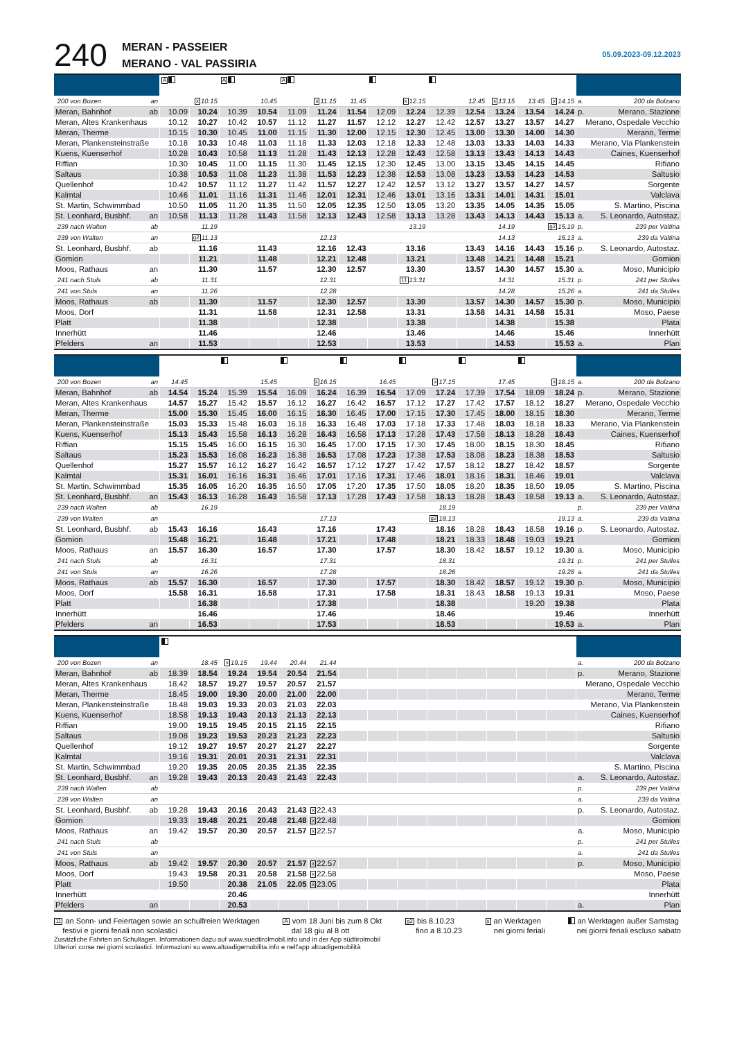240
MERAN - PASSEIER
MERANO - VAL PASSIRIA
05.09.2023-09.12.2023
| | A | | A | | A | | | | | | | | | | |
| 200 von Bozen an | | x 10.15 | | 10.45 | | x 11.15 | 11.45 | | x 12.15 | | 12.45 | x 13.15 | 13.45 | x 14.15 | a. 200 da Bolzano |
| Meran, Bahnhof ab | 10.09 | 10.24 | 10.39 | 10.54 | 11.09 | 11.24 | 11.54 | 12.09 | 12.24 | 12.39 | 12.54 | 13.24 | 13.54 | 14.24 | p. Merano, Stazione |
| Meran, Altes Krankenhaus | 10.12 | 10.27 | 10.42 | 10.57 | 11.12 | 11.27 | 11.57 | 12.12 | 12.27 | 12.42 | 12.57 | 13.27 | 13.57 | 14.27 | Merano, Ospedale Vecchio |
| Meran, Therme | 10.15 | 10.30 | 10.45 | 11.00 | 11.15 | 11.30 | 12.00 | 12.15 | 12.30 | 12.45 | 13.00 | 13.30 | 14.00 | 14.30 | Merano, Terme |
| Meran, Plankensteinstraße | 10.18 | 10.33 | 10.48 | 11.03 | 11.18 | 11.33 | 12.03 | 12.18 | 12.33 | 12.48 | 13.03 | 13.33 | 14.03 | 14.33 | Merano, Via Plankenstein |
| Kuens, Kuenserhof | 10.28 | 10.43 | 10.58 | 11.13 | 11.28 | 11.43 | 12.13 | 12.28 | 12.43 | 12.58 | 13.13 | 13.43 | 14.13 | 14.43 | Caines, Kuenserhof |
| Riffian | 10.30 | 10.45 | 11.00 | 11.15 | 11.30 | 11.45 | 12.15 | 12.30 | 12.45 | 13.00 | 13.15 | 13.45 | 14.15 | 14.45 | Rifiano |
| Saltaus | 10.38 | 10.53 | 11.08 | 11.23 | 11.38 | 11.53 | 12.23 | 12.38 | 12.53 | 13.08 | 13.23 | 13.53 | 14.23 | 14.53 | Saltusio |
| Quellenhof | 10.42 | 10.57 | 11.12 | 11.27 | 11.42 | 11.57 | 12.27 | 12.42 | 12.57 | 13.12 | 13.27 | 13.57 | 14.27 | 14.57 | Sorgente |
| Kalmtal | 10.46 | 11.01 | 11.16 | 11.31 | 11.46 | 12.01 | 12.31 | 12.46 | 13.01 | 13.16 | 13.31 | 14.01 | 14.31 | 15.01 | Valclava |
| St. Martin, Schwimmbad | 10.50 | 11.05 | 11.20 | 11.35 | 11.50 | 12.05 | 12.35 | 12.50 | 13.05 | 13.20 | 13.35 | 14.05 | 14.35 | 15.05 | S. Martino, Piscina |
| St. Leonhard, Busbhf. an | 10.58 | 11.13 | 11.28 | 11.43 | 11.58 | 12.13 | 12.43 | 12.58 | 13.13 | 13.28 | 13.43 | 14.13 | 14.43 | 15.13 | a. S. Leonardo, Autostaz. |
| 239 nach Walten ab | | 11.19 | | | | | | | 13.19 | | | 14.19 | | g2 15.19 | p. 239 per Valtina |
| 239 von Walten an | | g2 11.13 | | | | 12.13 | | | | | | 14.13 | | 15.13 | a. 239 da Valtina |
| St. Leonhard, Busbhf. ab | | 11.16 | | 11.43 | | 12.16 | 12.43 | | 13.16 | | 13.43 | 14.16 | 14.43 | 15.16 | p. S. Leonardo, Autostaz. |
| Gomion | | 11.21 | | 11.48 | | 12.21 | 12.48 | | 13.21 | | 13.48 | 14.21 | 14.48 | 15.21 | Gomion |
| Moos, Rathaus an | | 11.30 | | 11.57 | | 12.30 | 12.57 | | 13.30 | | 13.57 | 14.30 | 14.57 | 15.30 | a. Moso, Municipio |
| 241 nach Stuls ab | | 11.31 | | | | 12.31 | | | 11 13.31 | | | 14.31 | | 15.31 | p. 241 per Stulles |
| 241 von Stuls an | | 11.26 | | | | 12.28 | | | | | | 14.28 | | 15.26 | a. 241 da Stulles |
| Moos, Rathaus ab | | 11.30 | | 11.57 | | 12.30 | 12.57 | | 13.30 | | 13.57 | 14.30 | 14.57 | 15.30 | p. Moso, Municipio |
| Moos, Dorf | | 11.31 | | 11.58 | | 12.31 | 12.58 | | 13.31 | | 13.58 | 14.31 | 14.58 | 15.31 | Moso, Paese |
| Platt | | 11.38 | | | | 12.38 | | | 13.38 | | | 14.38 | | 15.38 | Plata |
| Innerhütt | | 11.46 | | | | 12.46 | | | 13.46 | | | 14.46 | | 15.46 | Innerhütt |
| Pfelders an | | 11.53 | | | | 12.53 | | | 13.53 | | | 14.53 | | 15.53 | a. Plan |
| 200 von Bozen an | 14.45 | | | 15.45 | | x 16.15 | | 16.45 | | x 17.15 | | 17.45 | | x 18.15 | a. 200 da Bolzano |
| Meran, Bahnhof ab | 14.54 | 15.24 | 15.39 | 15.54 | 16.09 | 16.24 | 16.39 | 16.54 | 17.09 | 17.24 | 17.39 | 17.54 | 18.09 | 18.24 | p. Merano, Stazione |
| Meran, Altes Krankenhaus | 14.57 | 15.27 | 15.42 | 15.57 | 16.12 | 16.27 | 16.42 | 16.57 | 17.12 | 17.27 | 17.42 | 17.57 | 18.12 | 18.27 | Merano, Ospedale Vecchio |
| Meran, Therme | 15.00 | 15.30 | 15.45 | 16.00 | 16.15 | 16.30 | 16.45 | 17.00 | 17.15 | 17.30 | 17.45 | 18.00 | 18.15 | 18.30 | Merano, Terme |
| Meran, Plankensteinstraße | 15.03 | 15.33 | 15.48 | 16.03 | 16.18 | 16.33 | 16.48 | 17.03 | 17.18 | 17.33 | 17.48 | 18.03 | 18.18 | 18.33 | Merano, Via Plankenstein |
| Kuens, Kuenserhof | 15.13 | 15.43 | 15.58 | 16.13 | 16.28 | 16.43 | 16.58 | 17.13 | 17.28 | 17.43 | 17.58 | 18.13 | 18.28 | 18.43 | Caines, Kuenserhof |
| Riffian | 15.15 | 15.45 | 16.00 | 16.15 | 16.30 | 16.45 | 17.00 | 17.15 | 17.30 | 17.45 | 18.00 | 18.15 | 18.30 | 18.45 | Rifiano |
| Saltaus | 15.23 | 15.53 | 16.08 | 16.23 | 16.38 | 16.53 | 17.08 | 17.23 | 17.38 | 17.53 | 18.08 | 18.23 | 18.38 | 18.53 | Saltusio |
| Quellenhof | 15.27 | 15.57 | 16.12 | 16.27 | 16.42 | 16.57 | 17.12 | 17.27 | 17.42 | 17.57 | 18.12 | 18.27 | 18.42 | 18.57 | Sorgente |
| Kalmtal | 15.31 | 16.01 | 16.16 | 16.31 | 16.46 | 17.01 | 17.16 | 17.31 | 17.46 | 18.01 | 18.16 | 18.31 | 18.46 | 19.01 | Valclava |
| St. Martin, Schwimmbad | 15.35 | 16.05 | 16.20 | 16.35 | 16.50 | 17.05 | 17.20 | 17.35 | 17.50 | 18.05 | 18.20 | 18.35 | 18.50 | 19.05 | S. Martino, Piscina |
| St. Leonhard, Busbhf. an | 15.43 | 16.13 | 16.28 | 16.43 | 16.58 | 17.13 | 17.28 | 17.43 | 17.58 | 18.13 | 18.28 | 18.43 | 18.58 | 19.13 | a. S. Leonardo, Autostaz. |
| 239 nach Walten ab | | 16.19 | | | | | | | | 18.19 | | | | | p. 239 per Valtina |
| 239 von Walten an | | | | | | 17.13 | | | | g2 18.13 | | | | 19.13 | a. 239 da Valtina |
| St. Leonhard, Busbhf. ab | 15.43 | 16.16 | | 16.43 | | 17.16 | | 17.43 | | 18.16 | 18.28 | 18.43 | 18.58 | 19.16 | p. S. Leonardo, Autostaz. |
| Gomion | 15.48 | 16.21 | | 16.48 | | 17.21 | | 17.48 | | 18.21 | 18.33 | 18.48 | 19.03 | 19.21 | Gomion |
| Moos, Rathaus an | 15.57 | 16.30 | | 16.57 | | 17.30 | | 17.57 | | 18.30 | 18.42 | 18.57 | 19.12 | 19.30 | a. Moso, Municipio |
| 241 nach Stuls ab | | 16.31 | | | | 17.31 | | | | 18.31 | | | | 19.31 | p. 241 per Stulles |
| 241 von Stuls an | | 16.26 | | | | 17.28 | | | | 18.26 | | | | 19.28 | a. 241 da Stulles |
| Moos, Rathaus ab | 15.57 | 16.30 | | 16.57 | | 17.30 | | 17.57 | | 18.30 | 18.42 | 18.57 | 19.12 | 19.30 | p. Moso, Municipio |
| Moos, Dorf | 15.58 | 16.31 | | 16.58 | | 17.31 | | 17.58 | | 18.31 | 18.43 | 18.58 | 19.13 | 19.31 | Moso, Paese |
| Platt | | 16.38 | | | | 17.38 | | | | 18.38 | | | 19.20 | 19.38 | Plata |
| Innerhütt | | 16.46 | | | | 17.46 | | | | 18.46 | | | | 19.46 | Innerhütt |
| Pfelders an | | 16.53 | | | | 17.53 | | | | 18.53 | | | | 19.53 | a. Plan |
| 200 von Bozen an | | 18.45 | x 19.15 | 19.44 | 20.44 | 21.44 | | | | | | | | | a. 200 da Bolzano |
| Meran, Bahnhof ab | 18.39 | 18.54 | 19.24 | 19.54 | 20.54 | 21.54 | | | | | | | | | p. Merano, Stazione |
| Meran, Altes Krankenhaus | 18.42 | 18.57 | 19.27 | 19.57 | 20.57 | 21.57 | | | | | | | | | Merano, Ospedale Vecchio |
| Meran, Therme | 18.45 | 19.00 | 19.30 | 20.00 | 21.00 | 22.00 | | | | | | | | | Merano, Terme |
| Meran, Plankensteinstraße | 18.48 | 19.03 | 19.33 | 20.03 | 21.03 | 22.03 | | | | | | | | | Merano, Via Plankenstein |
| Kuens, Kuenserhof | 18.58 | 19.13 | 19.43 | 20.13 | 21.13 | 22.13 | | | | | | | | | Caines, Kuenserhof |
| Riffian | 19.00 | 19.15 | 19.45 | 20.15 | 21.15 | 22.15 | | | | | | | | | Rifiano |
| Saltaus | 19.08 | 19.23 | 19.53 | 20.23 | 21.23 | 22.23 | | | | | | | | | Saltusio |
| Quellenhof | 19.12 | 19.27 | 19.57 | 20.27 | 21.27 | 22.27 | | | | | | | | | Sorgente |
| Kalmtal | 19.16 | 19.31 | 20.01 | 20.31 | 21.31 | 22.31 | | | | | | | | | Valclava |
| St. Martin, Schwimmbad | 19.20 | 19.35 | 20.05 | 20.35 | 21.35 | 22.35 | | | | | | | | | S. Martino, Piscina |
| St. Leonhard, Busbhf. an | 19.28 | 19.43 | 20.13 | 20.43 | 21.43 | 22.43 | | | | | | | | | a. S. Leonardo, Autostaz. |
| 239 nach Walten ab | | | | | | | | | | | | | | | p. 239 per Valtina |
| 239 von Walten an | | | | | | | | | | | | | | | a. 239 da Valtina |
| St. Leonhard, Busbhf. ab | 19.28 | 19.43 | 20.16 | 20.43 | 21.43 | x 22.43 | | | | | | | | | p. S. Leonardo, Autostaz. |
| Gomion | 19.33 | 19.48 | 20.21 | 20.48 | 21.48 | x 22.48 | | | | | | | | | Gomion |
| Moos, Rathaus an | 19.42 | 19.57 | 20.30 | 20.57 | 21.57 | x 22.57 | | | | | | | | | a. Moso, Municipio |
| 241 nach Stuls ab | | | | | | | | | | | | | | | p. 241 per Stulles |
| 241 von Stuls an | | | | | | | | | | | | | | | a. 241 da Stulles |
| Moos, Rathaus ab | 19.42 | 19.57 | 20.30 | 20.57 | 21.57 | x 22.57 | | | | | | | | | p. Moso, Municipio |
| Moos, Dorf | 19.43 | 19.58 | 20.31 | 20.58 | 21.58 | x 22.58 | | | | | | | | | Moso, Paese |
| Platt | 19.50 | | 20.38 | 21.05 | 22.05 | x 23.05 | | | | | | | | | Plata |
| Innerhütt | | | 20.46 | | | | | | | | | | | | Innerhütt |
| Pfelders an | | | 20.53 | | | | | | | | | | | | a. Plan |
11 an Sonn- und Feiertagen sowie an schulfreien Werktagen
festivi e giorni feriali non scolastici
A vom 18 Juni bis zum 8 Okt
dal 18 giu al 8 ott
g2 bis 8.10.23
fino a 8.10.23
x an Werktagen
nei giorni feriali
an Werktagen außer Samstag
nei giorni feriali escluso sabato
Zusätzliche Fahrten an Schultagen. Informationen dazu auf www.suedtirolmobil.info und in der App südtirolmobil
Ulteriori corse nei giorni scolastici. Informazioni su www.altoadigemobilita.info e nell’app altoadigemobilità